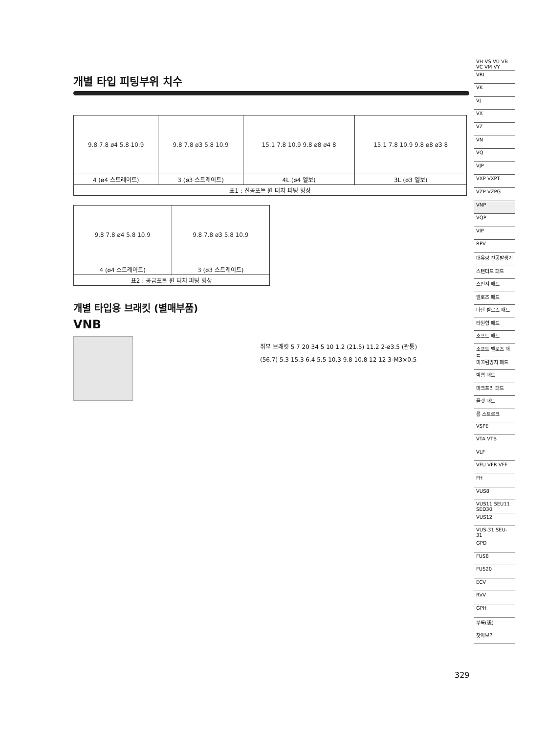개별 타입 피팅부위 치수
| 9.8 7.8 ø4 5.8 10.9 | 9.8 7.8 ø3 5.8 10.9 | 15.1 7.8 10.9 9.8 ø8 ø4 8 | 15.1 7.8 10.9 9.8 ø8 ø3 8 |
| 4 (ø4 스트레이트) | 3 (ø3 스트레이트) | 4L (ø4 엘보) | 3L (ø3 엘보) |
| 표1 : 진공포트 원 터치 피팅 형상 | | | |
| 9.8 7.8 ø4 5.8 10.9 | 9.8 7.8 ø3 5.8 10.9 |
| 4 (ø4 스트레이트) | 3 (ø3 스트레이트) |
| 표2 : 공급포트 원 터치 피팅 형상 | |
개별 타입용 브래킷 (별매부품)
VNB
취부 브래킷 5 7 20 34 5 10 1.2 (21.5) 11.2 2-ø3.5 (관통)
(56.7) 5.3 15.3 6.4 5.5 10.3 9.8 10.8 12 12 3-M3×0.5
VH VS VU VB VC VM VY
VRL
VK
VJ
VX
VZ
VN
VQ
VJP
VXP VXPT
VZP VZPG
VNP
VQP
VIP
RPV
대유량 진공발생기
스탠더드 패드
스펀지 패드
벨로즈 패드
다단 벨로즈 패드
타원형 패드
소프트 패드
소프트 벨로즈 패드
미끄럼방지 패드
박형 패드
마크프리 패드
플랫 패드
롱 스트로크
VSPE
VTA VTB
VLF
VFU VFR VFF
FH
VUS8
VUS11 SEU11 SED30
VUS12
VUS-31 SEU-31
GPD
FUS8
FUS20
ECV
RVV
GPH
부록(後)
찾아보기
329